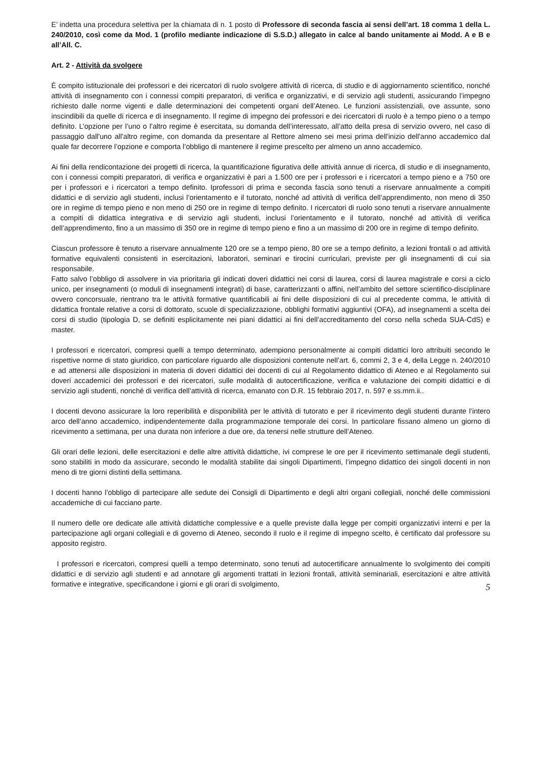E’ indetta una procedura selettiva per la chiamata di n. 1 posto di Professore di seconda fascia ai sensi dell’art. 18 comma 1 della L. 240/2010, così come da Mod. 1 (profilo mediante indicazione di S.S.D.) allegato in calce al bando unitamente ai Modd. A e B e all’All. C.
Art. 2 - Attività da svolgere
È compito istituzionale dei professori e dei ricercatori di ruolo svolgere attività di ricerca, di studio e di aggiornamento scientifico, nonché attività di insegnamento con i connessi compiti preparatori, di verifica e organizzativi, e di servizio agli studenti, assicurando l’impegno richiesto dalle norme vigenti e dalle determinazioni dei competenti organi dell’Ateneo. Le funzioni assistenziali, ove assunte, sono inscindibili da quelle di ricerca e di insegnamento. Il regime di impegno dei professori e dei ricercatori di ruolo è a tempo pieno o a tempo definito. L’opzione per l’uno o l’altro regime è esercitata, su domanda dell’interessato, all’atto della presa di servizio ovvero, nel caso di passaggio dall'uno all'altro regime, con domanda da presentare al Rettore almeno sei mesi prima dell'inizio dell'anno accademico dal quale far decorrere l’opzione e comporta l’obbligo di mantenere il regime prescelto per almeno un anno accademico.
Ai fini della rendicontazione dei progetti di ricerca, la quantificazione figurativa delle attività annue di ricerca, di studio e di insegnamento, con i connessi compiti preparatori, di verifica e organizzativi è pari a 1.500 ore per i professori e i ricercatori a tempo pieno e a 750 ore per i professori e i ricercatori a tempo definito. Iprofessori di prima e seconda fascia sono tenuti a riservare annualmente a compiti didattici e di servizio agli studenti, inclusi l’orientamento e il tutorato, nonché ad attività di verifica dell’apprendimento, non meno di 350 ore in regime di tempo pieno e non meno di 250 ore in regime di tempo definito. I ricercatori di ruolo sono tenuti a riservare annualmente a compiti di didattica integrativa e di servizio agli studenti, inclusi l’orientamento e il tutorato, nonché ad attività di verifica dell’apprendimento, fino a un massimo di 350 ore in regime di tempo pieno e fino a un massimo di 200 ore in regime di tempo definito.
Ciascun professore è tenuto a riservare annualmente 120 ore se a tempo pieno, 80 ore se a tempo definito, a lezioni frontali o ad attività formative equivalenti consistenti in esercitazioni, laboratori, seminari e tirocini curriculari, previste per gli insegnamenti di cui sia responsabile.
Fatto salvo l’obbligo di assolvere in via prioritaria gli indicati doveri didattici nei corsi di laurea, corsi di laurea magistrale e corsi a ciclo unico, per insegnamenti (o moduli di insegnamenti integrati) di base, caratterizzanti o affini, nell’ambito del settore scientifico-disciplinare ovvero concorsuale, rientrano tra le attività formative quantificabili ai fini delle disposizioni di cui al precedente comma, le attività di didattica frontale relative a corsi di dottorato, scuole di specializzazione, obblighi formativi aggiuntivi (OFA), ad insegnamenti a scelta dei corsi di studio (tipologia D, se definiti esplicitamente nei piani didattici ai fini dell’accreditamento del corso nella scheda SUA-CdS) e master.
I professori e ricercatori, compresi quelli a tempo determinato, adempiono personalmente ai compiti didattici loro attribuiti secondo le rispettive norme di stato giuridico, con particolare riguardo alle disposizioni contenute nell’art. 6, commi 2, 3 e 4, della Legge n. 240/2010 e ad attenersi alle disposizioni in materia di doveri didattici dei docenti di cui al Regolamento didattico di Ateneo e al Regolamento sui doveri accademici dei professori e dei ricercatori, sulle modalità di autocertificazione, verifica e valutazione dei compiti didattici e di servizio agli studenti, nonché di verifica dell’attività di ricerca, emanato con D.R. 15 febbraio 2017, n. 597 e ss.mm.ii..
I docenti devono assicurare la loro reperibilità e disponibilità per le attività di tutorato e per il ricevimento degli studenti durante l’intero arco dell’anno accademico, indipendentemente dalla programmazione temporale dei corsi. In particolare fissano almeno un giorno di ricevimento a settimana, per una durata non inferiore a due ore, da tenersi nelle strutture dell’Ateneo.
Gli orari delle lezioni, delle esercitazioni e delle altre attività didattiche, ivi comprese le ore per il ricevimento settimanale degli studenti, sono stabiliti in modo da assicurare, secondo le modalità stabilite dai singoli Dipartimenti, l’impegno didattico dei singoli docenti in non meno di tre giorni distinti della settimana.
I docenti hanno l’obbligo di partecipare alle sedute dei Consigli di Dipartimento e degli altri organi collegiali, nonché delle commissioni accademiche di cui facciano parte.
Il numero delle ore dedicate alle attività didattiche complessive e a quelle previste dalla legge per compiti organizzativi interni e per la partecipazione agli organi collegiali e di governo di Ateneo, secondo il ruolo e il regime di impegno scelto, è certificato dal professore su apposito registro.
I professori e ricercatori, compresi quelli a tempo determinato, sono tenuti ad autocertificare annualmente lo svolgimento dei compiti didattici e di servizio agli studenti e ad annotare gli argomenti trattati in lezioni frontali, attività seminariali, esercitazioni e altre attività formative e integrative, specificandone i giorni e gli orari di svolgimento,
5